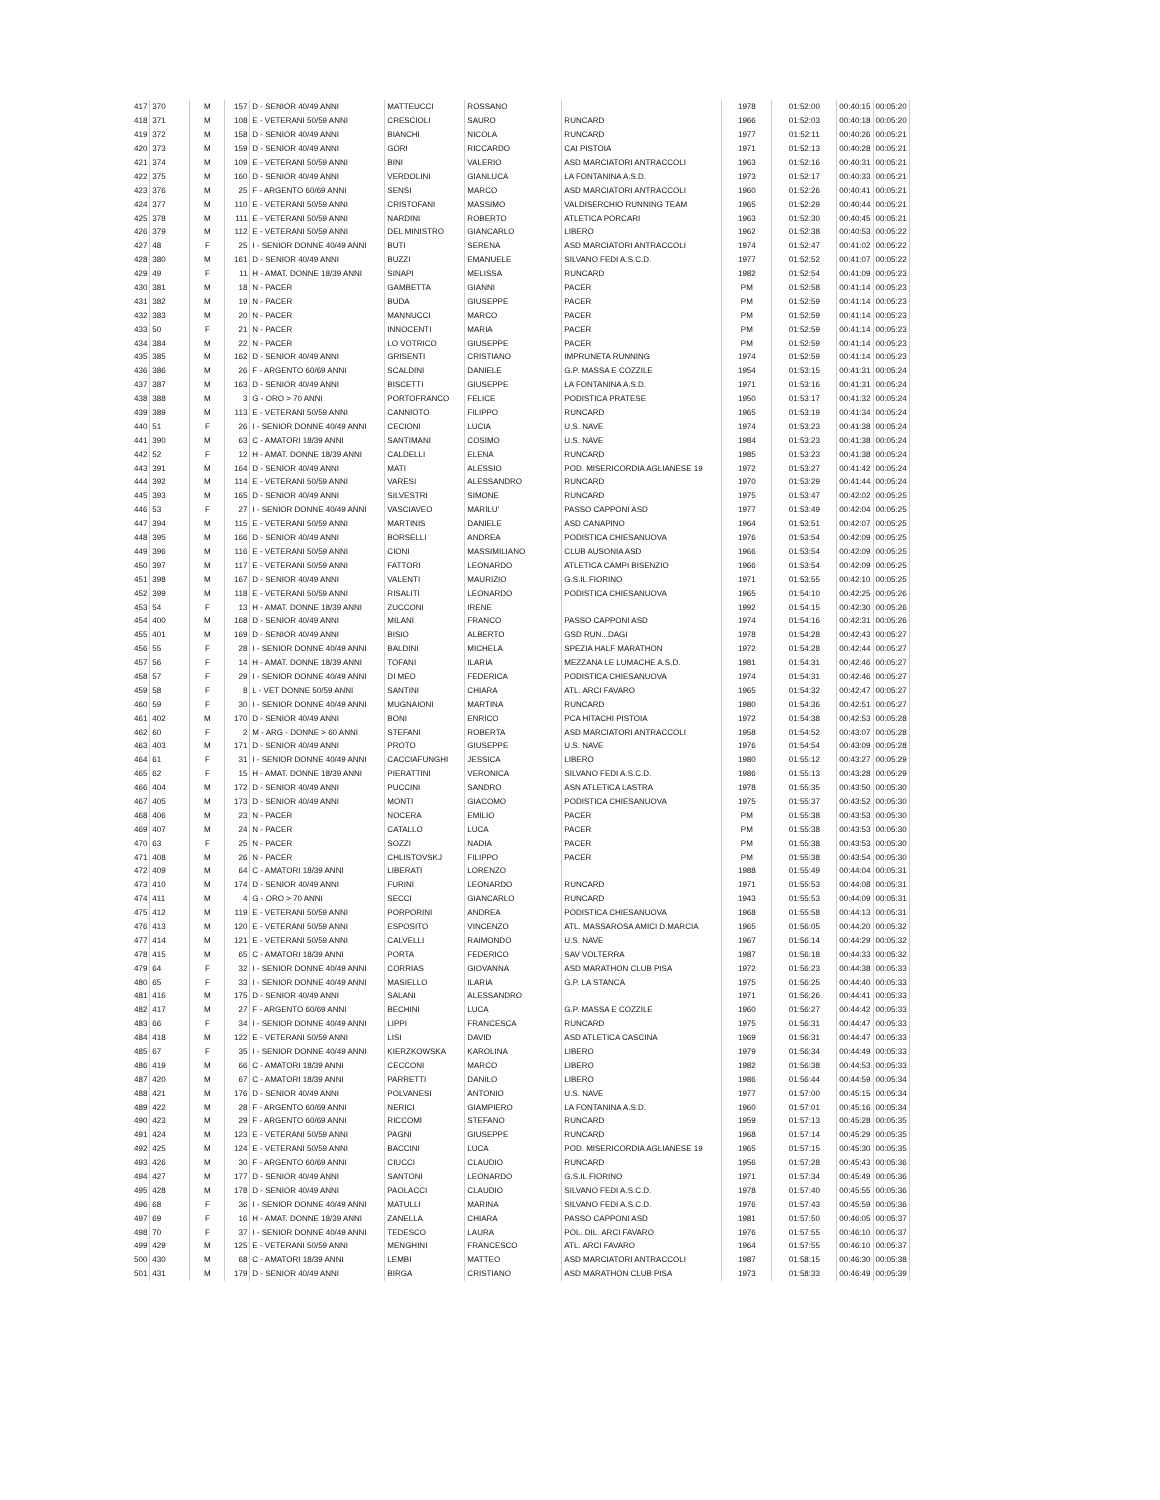| 417 | 370 | M | 157 | D - SENIOR 40/49 ANNI | MATTEUCCI | ROSSANO | | 1978 | 01:52:00 | 00:40:15 | 00:05:20 |
| 418 | 371 | M | 108 | E - VETERANI 50/59 ANNI | CRESCIOLI | SAURO | RUNCARD | 1966 | 01:52:03 | 00:40:18 | 00:05:20 |
| 419 | 372 | M | 158 | D - SENIOR 40/49 ANNI | BIANCHI | NICOLA | RUNCARD | 1977 | 01:52:11 | 00:40:26 | 00:05:21 |
| 420 | 373 | M | 159 | D - SENIOR 40/49 ANNI | GORI | RICCARDO | CAI PISTOIA | 1971 | 01:52:13 | 00:40:28 | 00:05:21 |
| 421 | 374 | M | 109 | E - VETERANI 50/59 ANNI | BINI | VALERIO | ASD MARCIATORI ANTRACCOLI | 1963 | 01:52:16 | 00:40:31 | 00:05:21 |
| 422 | 375 | M | 160 | D - SENIOR 40/49 ANNI | VERDOLINI | GIANLUCA | LA FONTANINA A.S.D. | 1973 | 01:52:17 | 00:40:33 | 00:05:21 |
| 423 | 376 | M | 25 | F - ARGENTO 60/69 ANNI | SENSI | MARCO | ASD MARCIATORI ANTRACCOLI | 1960 | 01:52:26 | 00:40:41 | 00:05:21 |
| 424 | 377 | M | 110 | E - VETERANI 50/59 ANNI | CRISTOFANI | MASSIMO | VALDISERCHIO RUNNING TEAM | 1965 | 01:52:29 | 00:40:44 | 00:05:21 |
| 425 | 378 | M | 111 | E - VETERANI 50/59 ANNI | NARDINI | ROBERTO | ATLETICA PORCARI | 1963 | 01:52:30 | 00:40:45 | 00:05:21 |
| 426 | 379 | M | 112 | E - VETERANI 50/59 ANNI | DEL MINISTRO | GIANCARLO | LIBERO | 1962 | 01:52:38 | 00:40:53 | 00:05:22 |
| 427 | 48 | F | 25 | I - SENIOR DONNE 40/49 ANNI | BUTI | SERENA | ASD MARCIATORI ANTRACCOLI | 1974 | 01:52:47 | 00:41:02 | 00:05:22 |
| 428 | 380 | M | 161 | D - SENIOR 40/49 ANNI | BUZZI | EMANUELE | SILVANO FEDI A.S.C.D. | 1977 | 01:52:52 | 00:41:07 | 00:05:22 |
| 429 | 49 | F | 11 | H - AMAT. DONNE 18/39 ANNI | SINAPI | MELISSA | RUNCARD | 1982 | 01:52:54 | 00:41:09 | 00:05:23 |
| 430 | 381 | M | 18 | N - PACER | GAMBETTA | GIANNI | PACER | PM | 01:52:58 | 00:41:14 | 00:05:23 |
| 431 | 382 | M | 19 | N - PACER | BUDA | GIUSEPPE | PACER | PM | 01:52:59 | 00:41:14 | 00:05:23 |
| 432 | 383 | M | 20 | N - PACER | MANNUCCI | MARCO | PACER | PM | 01:52:59 | 00:41:14 | 00:05:23 |
| 433 | 50 | F | 21 | N - PACER | INNOCENTI | MARIA | PACER | PM | 01:52:59 | 00:41:14 | 00:05:23 |
| 434 | 384 | M | 22 | N - PACER | LO VOTRICO | GIUSEPPE | PACER | PM | 01:52:59 | 00:41:14 | 00:05:23 |
| 435 | 385 | M | 162 | D - SENIOR 40/49 ANNI | GRISENTI | CRISTIANO | IMPRUNETA RUNNING | 1974 | 01:52:59 | 00:41:14 | 00:05:23 |
| 436 | 386 | M | 26 | F - ARGENTO 60/69 ANNI | SCALDINI | DANIELE | G.P. MASSA E COZZILE | 1954 | 01:53:15 | 00:41:31 | 00:05:24 |
| 437 | 387 | M | 163 | D - SENIOR 40/49 ANNI | BISCETTI | GIUSEPPE | LA FONTANINA A.S.D. | 1971 | 01:53:16 | 00:41:31 | 00:05:24 |
| 438 | 388 | M | 3 | G - ORO > 70 ANNI | PORTOFRANCO | FELICE | PODISTICA PRATESE | 1950 | 01:53:17 | 00:41:32 | 00:05:24 |
| 439 | 389 | M | 113 | E - VETERANI 50/59 ANNI | CANNIOTO | FILIPPO | RUNCARD | 1965 | 01:53:19 | 00:41:34 | 00:05:24 |
| 440 | 51 | F | 26 | I - SENIOR DONNE 40/49 ANNI | CECIONI | LUCIA | U.S. NAVE | 1974 | 01:53:23 | 00:41:38 | 00:05:24 |
| 441 | 390 | M | 63 | C - AMATORI 18/39 ANNI | SANTIMANI | COSIMO | U.S. NAVE | 1984 | 01:53:23 | 00:41:38 | 00:05:24 |
| 442 | 52 | F | 12 | H - AMAT. DONNE 18/39 ANNI | CALDELLI | ELENA | RUNCARD | 1985 | 01:53:23 | 00:41:38 | 00:05:24 |
| 443 | 391 | M | 164 | D - SENIOR 40/49 ANNI | MATI | ALESSIO | POD. MISERICORDIA AGLIANESE 19 | 1972 | 01:53:27 | 00:41:42 | 00:05:24 |
| 444 | 392 | M | 114 | E - VETERANI 50/59 ANNI | VARESI | ALESSANDRO | RUNCARD | 1970 | 01:53:29 | 00:41:44 | 00:05:24 |
| 445 | 393 | M | 165 | D - SENIOR 40/49 ANNI | SILVESTRI | SIMONE | RUNCARD | 1975 | 01:53:47 | 00:42:02 | 00:05:25 |
| 446 | 53 | F | 27 | I - SENIOR DONNE 40/49 ANNI | VASCIAVEO | MARILU' | PASSO CAPPONI ASD | 1977 | 01:53:49 | 00:42:04 | 00:05:25 |
| 447 | 394 | M | 115 | E - VETERANI 50/59 ANNI | MARTINIS | DANIELE | ASD CANAPINO | 1964 | 01:53:51 | 00:42:07 | 00:05:25 |
| 448 | 395 | M | 166 | D - SENIOR 40/49 ANNI | BORSELLI | ANDREA | PODISTICA CHIESANUOVA | 1976 | 01:53:54 | 00:42:09 | 00:05:25 |
| 449 | 396 | M | 116 | E - VETERANI 50/59 ANNI | CIONI | MASSIMILIANO | CLUB AUSONIA ASD | 1966 | 01:53:54 | 00:42:09 | 00:05:25 |
| 450 | 397 | M | 117 | E - VETERANI 50/59 ANNI | FATTORI | LEONARDO | ATLETICA CAMPI BISENZIO | 1966 | 01:53:54 | 00:42:09 | 00:05:25 |
| 451 | 398 | M | 167 | D - SENIOR 40/49 ANNI | VALENTI | MAURIZIO | G.S.IL FIORINO | 1971 | 01:53:55 | 00:42:10 | 00:05:25 |
| 452 | 399 | M | 118 | E - VETERANI 50/59 ANNI | RISALITI | LEONARDO | PODISTICA CHIESANUOVA | 1965 | 01:54:10 | 00:42:25 | 00:05:26 |
| 453 | 54 | F | 13 | H - AMAT. DONNE 18/39 ANNI | ZUCCONI | IRENE | | 1992 | 01:54:15 | 00:42:30 | 00:05:26 |
| 454 | 400 | M | 168 | D - SENIOR 40/49 ANNI | MILANI | FRANCO | PASSO CAPPONI ASD | 1974 | 01:54:16 | 00:42:31 | 00:05:26 |
| 455 | 401 | M | 169 | D - SENIOR 40/49 ANNI | BISIO | ALBERTO | GSD RUN...DAGI | 1978 | 01:54:28 | 00:42:43 | 00:05:27 |
| 456 | 55 | F | 28 | I - SENIOR DONNE 40/49 ANNI | BALDINI | MICHELA | SPEZIA HALF MARATHON | 1972 | 01:54:28 | 00:42:44 | 00:05:27 |
| 457 | 56 | F | 14 | H - AMAT. DONNE 18/39 ANNI | TOFANI | ILARIA | MEZZANA LE LUMACHE A.S.D. | 1981 | 01:54:31 | 00:42:46 | 00:05:27 |
| 458 | 57 | F | 29 | I - SENIOR DONNE 40/49 ANNI | DI MEO | FEDERICA | PODISTICA CHIESANUOVA | 1974 | 01:54:31 | 00:42:46 | 00:05:27 |
| 459 | 58 | F | 8 | L - VET DONNE 50/59 ANNI | SANTINI | CHIARA | ATL. ARCI FAVARO | 1965 | 01:54:32 | 00:42:47 | 00:05:27 |
| 460 | 59 | F | 30 | I - SENIOR DONNE 40/49 ANNI | MUGNAIONI | MARTINA | RUNCARD | 1980 | 01:54:36 | 00:42:51 | 00:05:27 |
| 461 | 402 | M | 170 | D - SENIOR 40/49 ANNI | BONI | ENRICO | PCA HITACHI PISTOIA | 1972 | 01:54:38 | 00:42:53 | 00:05:28 |
| 462 | 60 | F | 2 | M - ARG - DONNE > 60 ANNI | STEFANI | ROBERTA | ASD MARCIATORI ANTRACCOLI | 1958 | 01:54:52 | 00:43:07 | 00:05:28 |
| 463 | 403 | M | 171 | D - SENIOR 40/49 ANNI | PROTO | GIUSEPPE | U.S. NAVE | 1976 | 01:54:54 | 00:43:09 | 00:05:28 |
| 464 | 61 | F | 31 | I - SENIOR DONNE 40/49 ANNI | CACCIAFUNGHI | JESSICA | LIBERO | 1980 | 01:55:12 | 00:43:27 | 00:05:29 |
| 465 | 62 | F | 15 | H - AMAT. DONNE 18/39 ANNI | PIERATTINI | VERONICA | SILVANO FEDI A.S.C.D. | 1986 | 01:55:13 | 00:43:28 | 00:05:29 |
| 466 | 404 | M | 172 | D - SENIOR 40/49 ANNI | PUCCINI | SANDRO | ASN ATLETICA LASTRA | 1978 | 01:55:35 | 00:43:50 | 00:05:30 |
| 467 | 405 | M | 173 | D - SENIOR 40/49 ANNI | MONTI | GIACOMO | PODISTICA CHIESANUOVA | 1975 | 01:55:37 | 00:43:52 | 00:05:30 |
| 468 | 406 | M | 23 | N - PACER | NOCERA | EMILIO | PACER | PM | 01:55:38 | 00:43:53 | 00:05:30 |
| 469 | 407 | M | 24 | N - PACER | CATALLO | LUCA | PACER | PM | 01:55:38 | 00:43:53 | 00:05:30 |
| 470 | 63 | F | 25 | N - PACER | SOZZI | NADIA | PACER | PM | 01:55:38 | 00:43:53 | 00:05:30 |
| 471 | 408 | M | 26 | N - PACER | CHLISTOVSKJ | FILIPPO | PACER | PM | 01:55:38 | 00:43:54 | 00:05:30 |
| 472 | 409 | M | 64 | C - AMATORI 18/39 ANNI | LIBERATI | LORENZO | | 1988 | 01:55:49 | 00:44:04 | 00:05:31 |
| 473 | 410 | M | 174 | D - SENIOR 40/49 ANNI | FURINI | LEONARDO | RUNCARD | 1971 | 01:55:53 | 00:44:08 | 00:05:31 |
| 474 | 411 | M | 4 | G - ORO > 70 ANNI | SECCI | GIANCARLO | RUNCARD | 1943 | 01:55:53 | 00:44:09 | 00:05:31 |
| 475 | 412 | M | 119 | E - VETERANI 50/59 ANNI | PORPORINI | ANDREA | PODISTICA CHIESANUOVA | 1968 | 01:55:58 | 00:44:13 | 00:05:31 |
| 476 | 413 | M | 120 | E - VETERANI 50/59 ANNI | ESPOSITO | VINCENZO | ATL. MASSAROSA AMICI D.MARCIA | 1965 | 01:56:05 | 00:44:20 | 00:05:32 |
| 477 | 414 | M | 121 | E - VETERANI 50/59 ANNI | CALVELLI | RAIMONDO | U.S. NAVE | 1967 | 01:56:14 | 00:44:29 | 00:05:32 |
| 478 | 415 | M | 65 | C - AMATORI 18/39 ANNI | PORTA | FEDERICO | SAV VOLTERRA | 1987 | 01:56:18 | 00:44:33 | 00:05:32 |
| 479 | 64 | F | 32 | I - SENIOR DONNE 40/49 ANNI | CORRIAS | GIOVANNA | ASD MARATHON CLUB PISA | 1972 | 01:56:23 | 00:44:38 | 00:05:33 |
| 480 | 65 | F | 33 | I - SENIOR DONNE 40/49 ANNI | MASIELLO | ILARIA | G.P. LA STANCA | 1975 | 01:56:25 | 00:44:40 | 00:05:33 |
| 481 | 416 | M | 175 | D - SENIOR 40/49 ANNI | SALANI | ALESSANDRO | | 1971 | 01:56:26 | 00:44:41 | 00:05:33 |
| 482 | 417 | M | 27 | F - ARGENTO 60/69 ANNI | BECHINI | LUCA | G.P. MASSA E COZZILE | 1960 | 01:56:27 | 00:44:42 | 00:05:33 |
| 483 | 66 | F | 34 | I - SENIOR DONNE 40/49 ANNI | LIPPI | FRANCESCA | RUNCARD | 1975 | 01:56:31 | 00:44:47 | 00:05:33 |
| 484 | 418 | M | 122 | E - VETERANI 50/59 ANNI | LISI | DAVID | ASD ATLETICA CASCINA | 1969 | 01:56:31 | 00:44:47 | 00:05:33 |
| 485 | 67 | F | 35 | I - SENIOR DONNE 40/49 ANNI | KIERZKOWSKA | KAROLINA | LIBERO | 1979 | 01:56:34 | 00:44:49 | 00:05:33 |
| 486 | 419 | M | 66 | C - AMATORI 18/39 ANNI | CECCONI | MARCO | LIBERO | 1982 | 01:56:38 | 00:44:53 | 00:05:33 |
| 487 | 420 | M | 67 | C - AMATORI 18/39 ANNI | PARRETTI | DANILO | LIBERO | 1986 | 01:56:44 | 00:44:59 | 00:05:34 |
| 488 | 421 | M | 176 | D - SENIOR 40/49 ANNI | POLVANESI | ANTONIO | U.S. NAVE | 1977 | 01:57:00 | 00:45:15 | 00:05:34 |
| 489 | 422 | M | 28 | F - ARGENTO 60/69 ANNI | NERICI | GIAMPIERO | LA FONTANINA A.S.D. | 1960 | 01:57:01 | 00:45:16 | 00:05:34 |
| 490 | 423 | M | 29 | F - ARGENTO 60/69 ANNI | RICCOMI | STEFANO | RUNCARD | 1959 | 01:57:13 | 00:45:28 | 00:05:35 |
| 491 | 424 | M | 123 | E - VETERANI 50/59 ANNI | PAGNI | GIUSEPPE | RUNCARD | 1968 | 01:57:14 | 00:45:29 | 00:05:35 |
| 492 | 425 | M | 124 | E - VETERANI 50/59 ANNI | BACCINI | LUCA | POD. MISERICORDIA AGLIANESE 19 | 1965 | 01:57:15 | 00:45:30 | 00:05:35 |
| 493 | 426 | M | 30 | F - ARGENTO 60/69 ANNI | CIUCCI | CLAUDIO | RUNCARD | 1956 | 01:57:28 | 00:45:43 | 00:05:36 |
| 494 | 427 | M | 177 | D - SENIOR 40/49 ANNI | SANTONI | LEONARDO | G.S.IL FIORINO | 1971 | 01:57:34 | 00:45:49 | 00:05:36 |
| 495 | 428 | M | 178 | D - SENIOR 40/49 ANNI | PAOLACCI | CLAUDIO | SILVANO FEDI A.S.C.D. | 1978 | 01:57:40 | 00:45:55 | 00:05:36 |
| 496 | 68 | F | 36 | I - SENIOR DONNE 40/49 ANNI | MATULLI | MARINA | SILVANO FEDI A.S.C.D. | 1976 | 01:57:43 | 00:45:59 | 00:05:36 |
| 497 | 69 | F | 16 | H - AMAT. DONNE 18/39 ANNI | ZANELLA | CHIARA | PASSO CAPPONI ASD | 1981 | 01:57:50 | 00:46:05 | 00:05:37 |
| 498 | 70 | F | 37 | I - SENIOR DONNE 40/49 ANNI | TEDESCO | LAURA | POL. DIL. ARCI FAVARO | 1976 | 01:57:55 | 00:46:10 | 00:05:37 |
| 499 | 429 | M | 125 | E - VETERANI 50/59 ANNI | MENGHINI | FRANCESCO | ATL. ARCI FAVARO | 1964 | 01:57:55 | 00:46:10 | 00:05:37 |
| 500 | 430 | M | 68 | C - AMATORI 18/39 ANNI | LEMBI | MATTEO | ASD MARCIATORI ANTRACCOLI | 1987 | 01:58:15 | 00:46:30 | 00:05:38 |
| 501 | 431 | M | 179 | D - SENIOR 40/49 ANNI | BIRGA | CRISTIANO | ASD MARATHON CLUB PISA | 1973 | 01:58:33 | 00:46:49 | 00:05:39 |